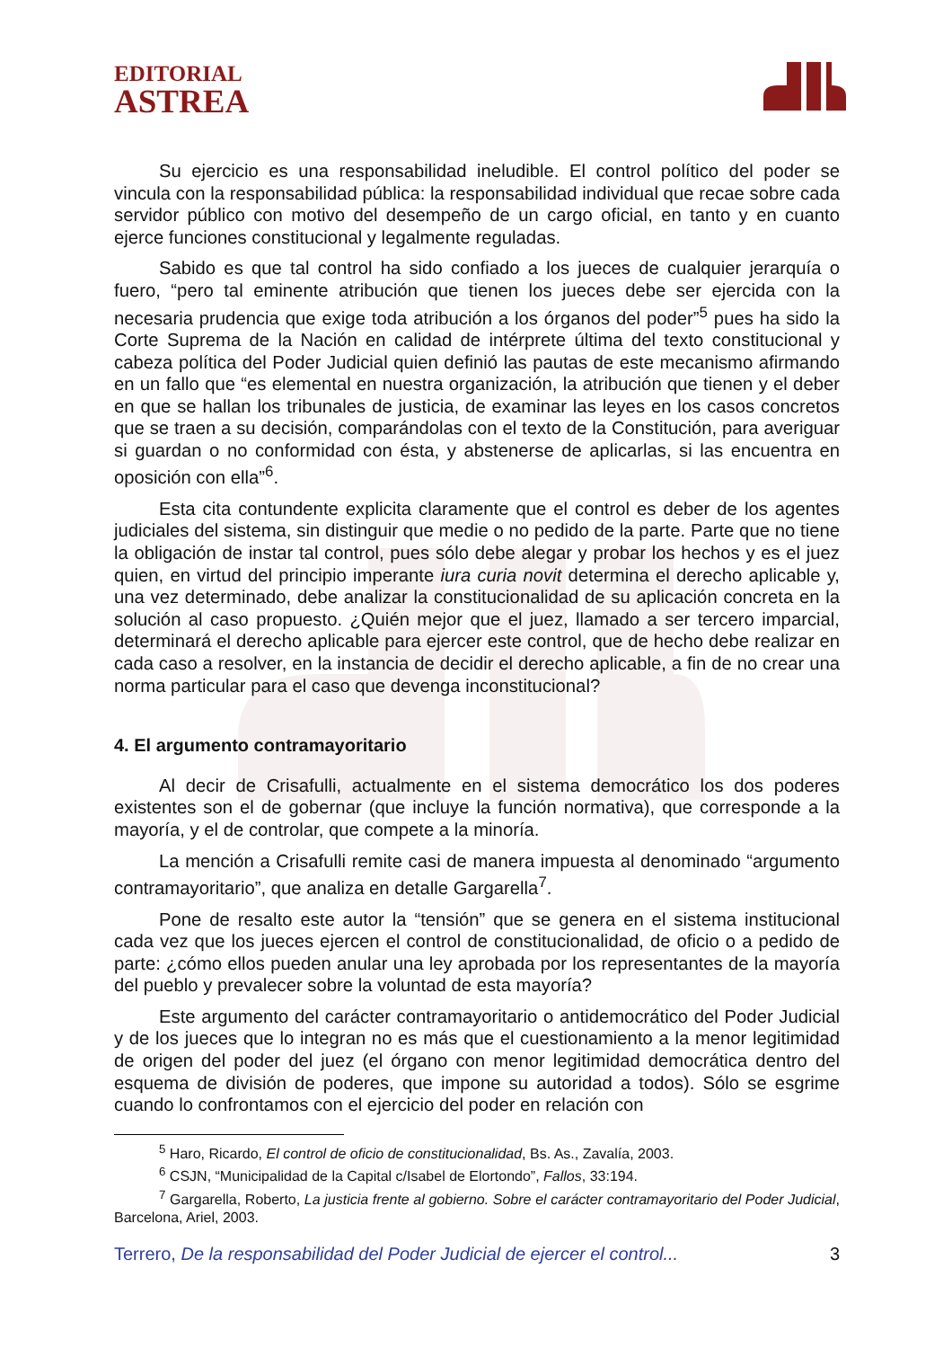EDITORIAL
ASTREA
Su ejercicio es una responsabilidad ineludible. El control político del poder se vincula con la responsabilidad pública: la responsabilidad individual que recae sobre cada servidor público con motivo del desempeño de un cargo oficial, en tanto y en cuanto ejerce funciones constitucional y legalmente reguladas.
Sabido es que tal control ha sido confiado a los jueces de cualquier jerarquía o fuero, “pero tal eminente atribución que tienen los jueces debe ser ejercida con la necesaria prudencia que exige toda atribución a los órganos del poder”<sup>5</sup> pues ha sido la Corte Suprema de la Nación en calidad de intérprete última del texto constitucional y cabeza política del Poder Judicial quien definió las pautas de este mecanismo afirmando en un fallo que “es elemental en nuestra organización, la atribución que tienen y el deber en que se hallan los tribunales de justicia, de examinar las leyes en los casos concretos que se traen a su decisión, comparándolas con el texto de la Constitución, para averiguar si guardan o no conformidad con ésta, y abstenerse de aplicarlas, si las encuentra en oposición con ella”<sup>6</sup>.
Esta cita contundente explicita claramente que el control es deber de los agentes judiciales del sistema, sin distinguir que medie o no pedido de la parte. Parte que no tiene la obligación de instar tal control, pues sólo debe alegar y probar los hechos y es el juez quien, en virtud del principio imperante iura curia novit determina el derecho aplicable y, una vez determinado, debe analizar la constitucionalidad de su aplicación concreta en la solución al caso propuesto. ¿Quién mejor que el juez, llamado a ser tercero imparcial, determinará el derecho aplicable para ejercer este control, que de hecho debe realizar en cada caso a resolver, en la instancia de decidir el derecho aplicable, a fin de no crear una norma particular para el caso que devenga inconstitucional?
4. El argumento contramayoritario
Al decir de Crisafulli, actualmente en el sistema democrático los dos poderes existentes son el de gobernar (que incluye la función normativa), que corresponde a la mayoría, y el de controlar, que compete a la minoría.
La mención a Crisafulli remite casi de manera impuesta al denominado “argumento contramayoritario”, que analiza en detalle Gargarella<sup>7</sup>.
Pone de resalto este autor la “tensión” que se genera en el sistema institucional cada vez que los jueces ejercen el control de constitucionalidad, de oficio o a pedido de parte: ¿cómo ellos pueden anular una ley aprobada por los representantes de la mayoría del pueblo y prevalecer sobre la voluntad de esta mayoría?
Este argumento del carácter contramayoritario o antidemocrático del Poder Judicial y de los jueces que lo integran no es más que el cuestionamiento a la menor legitimidad de origen del poder del juez (el órgano con menor legitimidad democrática dentro del esquema de división de poderes, que impone su autoridad a todos). Sólo se esgrime cuando lo confrontamos con el ejercicio del poder en relación con
<sup>5</sup> Haro, Ricardo, El control de oficio de constitucionalidad, Bs. As., Zavalía, 2003.
<sup>6</sup> CSJN, “Municipalidad de la Capital c/Isabel de Elortondo”, Fallos, 33:194.
<sup>7</sup> Gargarella, Roberto, La justicia frente al gobierno. Sobre el carácter contramayoritario del Poder Judicial, Barcelona, Ariel, 2003.
Terrero, De la responsabilidad del Poder Judicial de ejercer el control... 3